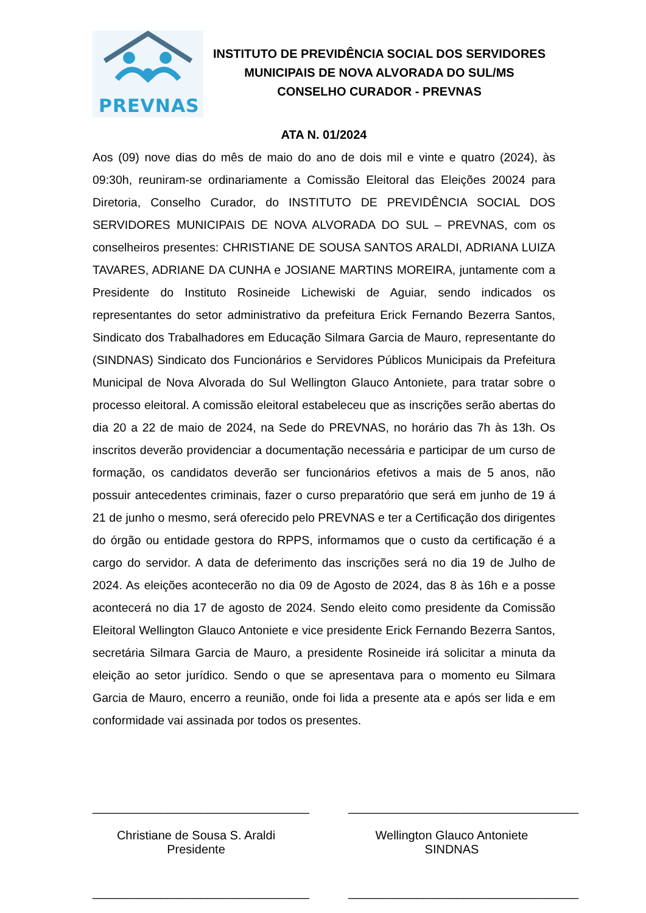PREVNAS
INSTITUTO DE PREVIDÊNCIA SOCIAL DOS SERVIDORES
MUNICIPAIS DE NOVA ALVORADA DO SUL/MS
CONSELHO CURADOR - PREVNAS
ATA N. 01/2024
Aos (09) nove dias do mês de maio do ano de dois mil e vinte e quatro (2024), às 09:30h, reuniram-se ordinariamente a Comissão Eleitoral das Eleições 20024 para Diretoria, Conselho Curador, do INSTITUTO DE PREVIDÊNCIA SOCIAL DOS SERVIDORES MUNICIPAIS DE NOVA ALVORADA DO SUL – PREVNAS, com os conselheiros presentes: CHRISTIANE DE SOUSA SANTOS ARALDI, ADRIANA LUIZA TAVARES, ADRIANE DA CUNHA e JOSIANE MARTINS MOREIRA, juntamente com a Presidente do Instituto Rosineide Lichewiski de Aguiar, sendo indicados os representantes do setor administrativo da prefeitura Erick Fernando Bezerra Santos, Sindicato dos Trabalhadores em Educação Silmara Garcia de Mauro, representante do (SINDNAS) Sindicato dos Funcionários e Servidores Públicos Municipais da Prefeitura Municipal de Nova Alvorada do Sul Wellington Glauco Antoniete, para tratar sobre o processo eleitoral. A comissão eleitoral estabeleceu que as inscrições serão abertas do dia 20 a 22 de maio de 2024, na Sede do PREVNAS, no horário das 7h às 13h. Os inscritos deverão providenciar a documentação necessária e participar de um curso de formação, os candidatos deverão ser funcionários efetivos a mais de 5 anos, não possuir antecedentes criminais, fazer o curso preparatório que será em junho de 19 á 21 de junho o mesmo, será oferecido pelo PREVNAS e ter a Certificação dos dirigentes do órgão ou entidade gestora do RPPS, informamos que o custo da certificação é a cargo do servidor. A data de deferimento das inscrições será no dia 19 de Julho de 2024. As eleições acontecerão no dia 09 de Agosto de 2024, das 8 às 16h e a posse acontecerá no dia 17 de agosto de 2024. Sendo eleito como presidente da Comissão Eleitoral Wellington Glauco Antoniete e vice presidente Erick Fernando Bezerra Santos, secretária Silmara Garcia de Mauro, a presidente Rosineide irá solicitar a minuta da eleição ao setor jurídico. Sendo o que se apresentava para o momento eu Silmara Garcia de Mauro, encerro a reunião, onde foi lida a presente ata e após ser lida e em conformidade vai assinada por todos os presentes.
________________________________
Christiane de Sousa S. Araldi
Presidente
__________________________________
Wellington Glauco Antoniete
SINDNAS
________________________________
__________________________________